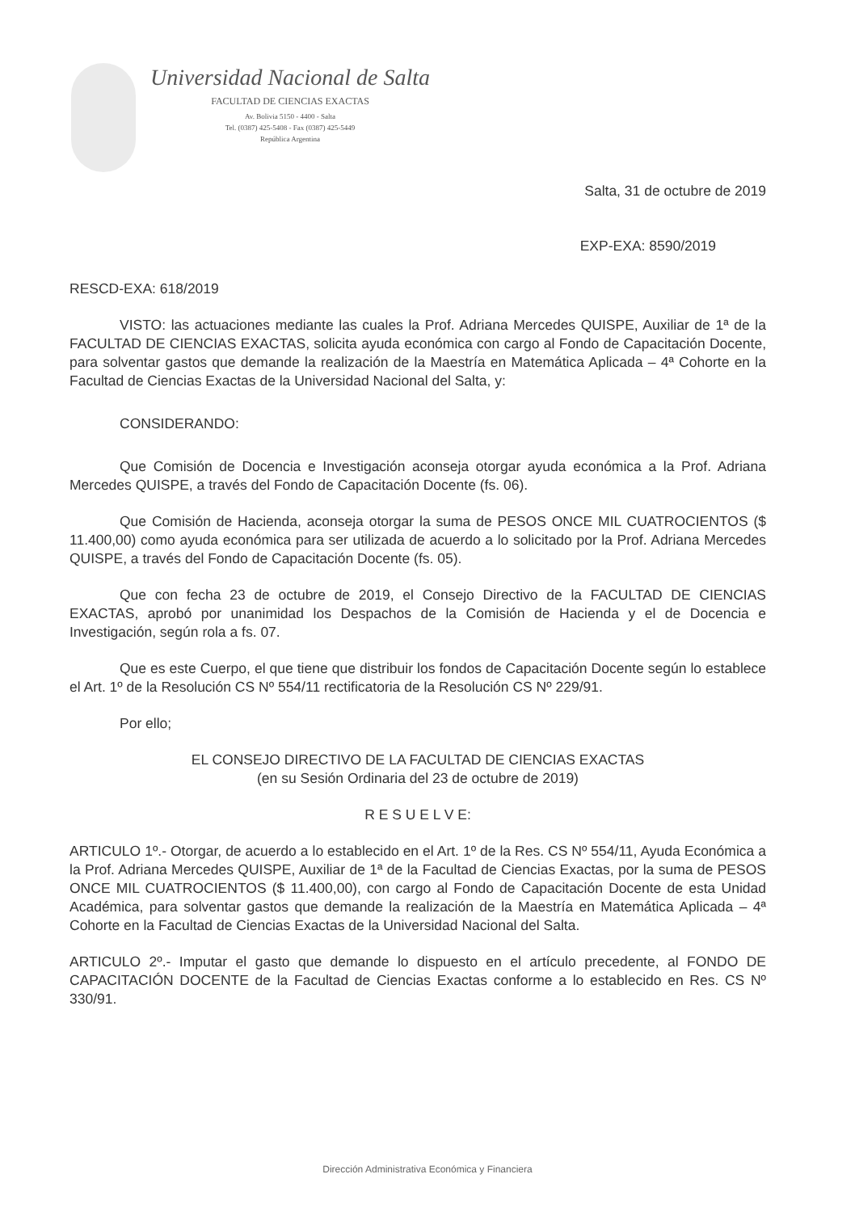Universidad Nacional de Salta
FACULTAD DE CIENCIAS EXACTAS
Av. Bolivia 5150 - 4400 - Salta
Tel. (0387) 425-5408 - Fax (0387) 425-5449
República Argentina
Salta, 31 de octubre de 2019
EXP-EXA: 8590/2019
RESCD-EXA: 618/2019
VISTO: las actuaciones mediante las cuales la Prof. Adriana Mercedes QUISPE, Auxiliar de 1ª de la FACULTAD DE CIENCIAS EXACTAS, solicita ayuda económica con cargo al Fondo de Capacitación Docente, para solventar gastos que demande la realización de la Maestría en Matemática Aplicada – 4ª Cohorte en la Facultad de Ciencias Exactas de la Universidad Nacional del Salta, y:
CONSIDERANDO:
Que Comisión de Docencia e Investigación aconseja otorgar ayuda económica a la Prof. Adriana Mercedes QUISPE, a través del Fondo de Capacitación Docente (fs. 06).
Que Comisión de Hacienda, aconseja otorgar la suma de PESOS ONCE MIL CUATROCIENTOS ($ 11.400,00) como ayuda económica para ser utilizada de acuerdo a lo solicitado por la Prof. Adriana Mercedes QUISPE, a través del Fondo de Capacitación Docente (fs. 05).
Que con fecha 23 de octubre de 2019, el Consejo Directivo de la FACULTAD DE CIENCIAS EXACTAS, aprobó por unanimidad los Despachos de la Comisión de Hacienda y el de Docencia e Investigación, según rola a fs. 07.
Que es este Cuerpo, el que tiene que distribuir los fondos de Capacitación Docente según lo establece el Art. 1º de la Resolución CS Nº 554/11 rectificatoria de la Resolución CS Nº 229/91.
Por ello;
EL CONSEJO DIRECTIVO DE LA FACULTAD DE CIENCIAS EXACTAS
(en su Sesión Ordinaria del 23 de octubre de 2019)
R E S U E L V E:
ARTICULO 1º.- Otorgar, de acuerdo a lo establecido en el Art. 1º de la Res. CS Nº 554/11, Ayuda Económica a la Prof. Adriana Mercedes QUISPE, Auxiliar de 1ª de la Facultad de Ciencias Exactas, por la suma de PESOS ONCE MIL CUATROCIENTOS ($ 11.400,00), con cargo al Fondo de Capacitación Docente de esta Unidad Académica, para solventar gastos que demande la realización de la Maestría en Matemática Aplicada – 4ª Cohorte en la Facultad de Ciencias Exactas de la Universidad Nacional del Salta.
ARTICULO 2º.- Imputar el gasto que demande lo dispuesto en el artículo precedente, al FONDO DE CAPACITACIÓN DOCENTE de la Facultad de Ciencias Exactas conforme a lo establecido en Res. CS Nº 330/91.
Dirección Administrativa Económica y Financiera